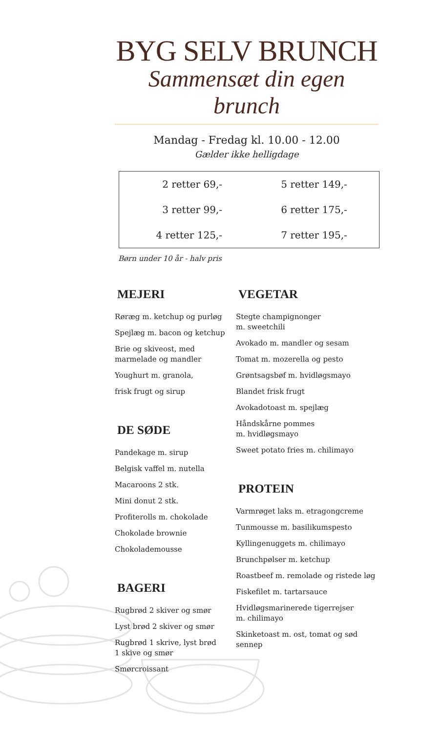BYG SELV BRUNCH
Sammensæt din egen brunch
Mandag - Fredag kl. 10.00 - 12.00
Gælder ikke helligdage
| 2 retter 69,- | 5 retter 149,- |
| 3 retter 99,- | 6 retter 175,- |
| 4 retter 125,- | 7 retter 195,- |
Børn under 10 år - halv pris
MEJERI
Røræg m. ketchup og purløg
Spejlæg m. bacon og ketchup
Brie og skiveost, med
marmelade og mandler
Youghurt m. granola,
frisk frugt og sirup
DE SØDE
Pandekage m. sirup
Belgisk vaffel m. nutella
Macaroons 2 stk.
Mini donut 2 stk.
Profiterolls m. chokolade
Chokolade brownie
Chokolademousse
BAGERI
Rugbrød 2 skiver og smør
Lyst brød 2 skiver og smør
Rugbrød 1 skrive, lyst brød
1 skive og smør
Smørcroissant
VEGETAR
Stegte champignonger
m. sweetchili
Avokado m. mandler og sesam
Tomat m. mozerella og pesto
Grøntsagsbøf m. hvidløgsmayo
Blandet frisk frugt
Avokadotoast m. spejlæg
Håndskårne pommes
m. hvidløgsmayo
Sweet potato fries m. chilimayo
PROTEIN
Varmrøget laks m. etragongcreme
Tunmousse m. basilikumspesto
Kyllingenuggets m. chilimayo
Brunchpølser m. ketchup
Roastbeef m. remolade og ristede løg
Fiskefilet m. tartarsauce
Hvidløgsmarinerede tigerrejser
m. chilimayo
Skinketoast m. ost, tomat og sød sennep